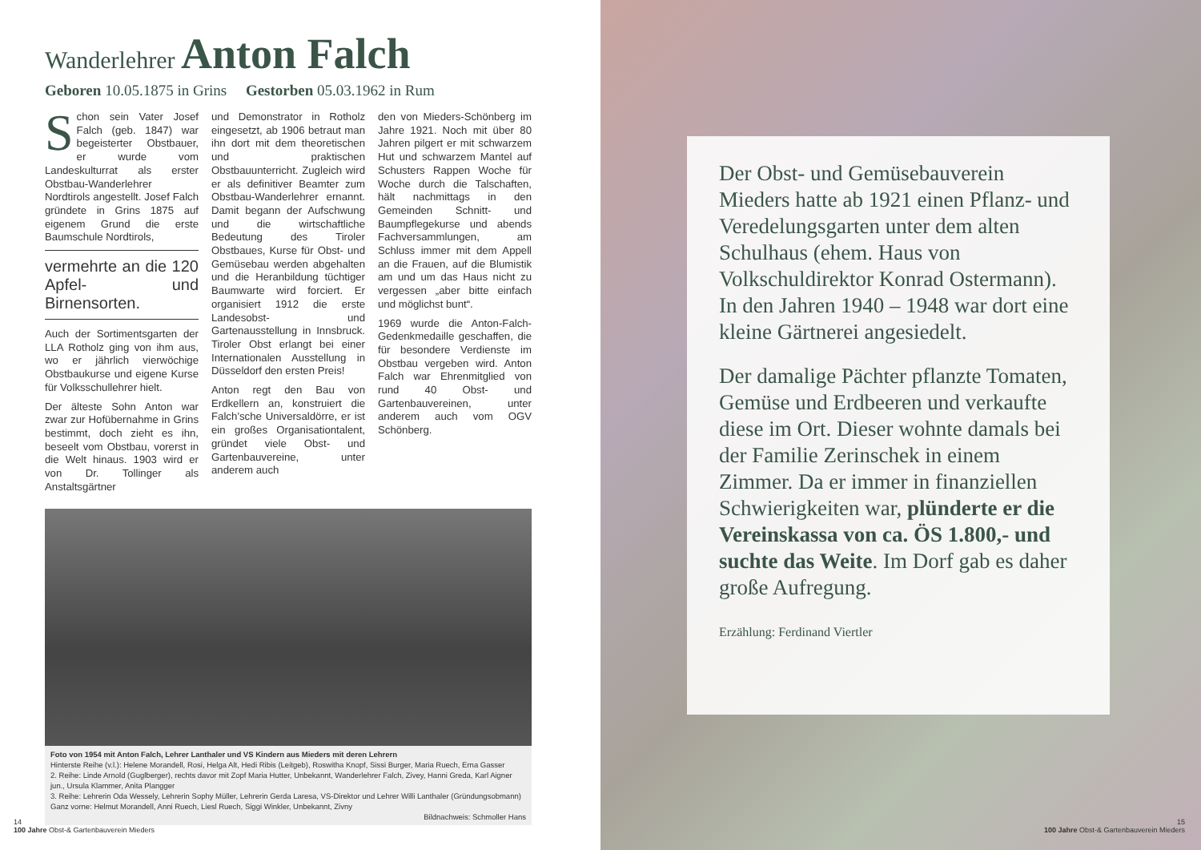Wanderlehrer Anton Falch
Geboren 10.05.1875 in Grins Gestorben 05.03.1962 in Rum
Schon sein Vater Josef Falch (geb. 1847) war begeisterter Obstbauer, er wurde vom Landeskulturrat als erster Obstbau-Wanderlehrer Nordtirols angestellt. Josef Falch gründete in Grins 1875 auf eigenem Grund die erste Baumschule Nordtirols,
vermehrte an die 120 Apfel- und Birnensorten.
Auch der Sortimentsgarten der LLA Rotholz ging von ihm aus, wo er jährlich vierwöchige Obstbaukurse und eigene Kurse für Volksschullehrer hielt.
Der älteste Sohn Anton war zwar zur Hofübernahme in Grins bestimmt, doch zieht es ihn, beseelt vom Obstbau, vorerst in die Welt hinaus. 1903 wird er von Dr. Tollinger als Anstaltsgärtner
und Demonstrator in Rotholz eingesetzt, ab 1906 betraut man ihn dort mit dem theoretischen und praktischen Obstbauunterricht. Zugleich wird er als definitiver Beamter zum Obstbau-Wanderlehrer ernannt. Damit begann der Aufschwung und die wirtschaftliche Bedeutung des Tiroler Obstbaues, Kurse für Obst- und Gemüsebau werden abgehalten und die Heranbildung tüchtiger Baumwarte wird forciert. Er organisiert 1912 die erste Landesobst- und Gartenausstellung in Innsbruck. Tiroler Obst erlangt bei einer Internationalen Ausstellung in Düsseldorf den ersten Preis!
Anton regt den Bau von Erdkellern an, konstruiert die Falch’sche Universaldörre, er ist ein großes Organisationtalent, gründet viele Obst- und Gartenbauvereine, unter anderem auch
den von Mieders-Schönberg im Jahre 1921. Noch mit über 80 Jahren pilgert er mit schwarzem Hut und schwarzem Mantel auf Schusters Rappen Woche für Woche durch die Talschaften, hält nachmittags in den Gemeinden Schnitt- und Baumpflegekurse und abends Fachversammlungen, am Schluss immer mit dem Appell an die Frauen, auf die Blumistik am und um das Haus nicht zu vergessen „aber bitte einfach und möglichst bunt“.
1969 wurde die Anton-Falch-Gedenkmedaille geschaffen, die für besondere Verdienste im Obstbau vergeben wird. Anton Falch war Ehrenmitglied von rund 40 Obst- und Gartenbauvereinen, unter anderem auch vom OGV Schönberg.
Foto von 1954 mit Anton Falch, Lehrer Lanthaler und VS Kindern aus Mieders mit deren Lehrern
Hinterste Reihe (v.l.): Helene Morandell, Rosi, Helga Alt, Hedi Ribis (Leitgeb), Roswitha Knopf, Sissi Burger, Maria Ruech, Erna Gasser
2. Reihe: Linde Arnold (Guglberger), rechts davor mit Zopf Maria Hutter, Unbekannt, Wanderlehrer Falch, Zivey, Hanni Greda, Karl Aigner jun., Ursula Klammer, Anita Plangger
3. Reihe: Lehrerin Oda Wessely, Lehrerin Sophy Müller, Lehrerin Gerda Laresa, VS-Direktor und Lehrer Willi Lanthaler (Gründungsobmann)
Ganz vorne: Helmut Morandell, Anni Ruech, Liesl Ruech, Siggi Winkler, Unbekannt, Zivny
Bildnachweis: Schmoller Hans
14
100 Jahre Obst-& Gartenbauverein Mieders
Der Obst- und Gemüsebauverein Mieders hatte ab 1921 einen Pflanz- und Veredelungsgarten unter dem alten Schulhaus (ehem. Haus von Volkschuldirektor Konrad Ostermann). In den Jahren 1940 – 1948 war dort eine kleine Gärtnerei angesiedelt.
Der damalige Pächter pflanzte Tomaten, Gemüse und Erdbeeren und verkaufte diese im Ort. Dieser wohnte damals bei der Familie Zerinschek in einem Zimmer. Da er immer in finanziellen Schwierigkeiten war, plünderte er die Vereinskassa von ca. ÖS 1.800,- und suchte das Weite. Im Dorf gab es daher große Aufregung.
Erzählung: Ferdinand Viertler
15
100 Jahre Obst-& Gartenbauverein Mieders